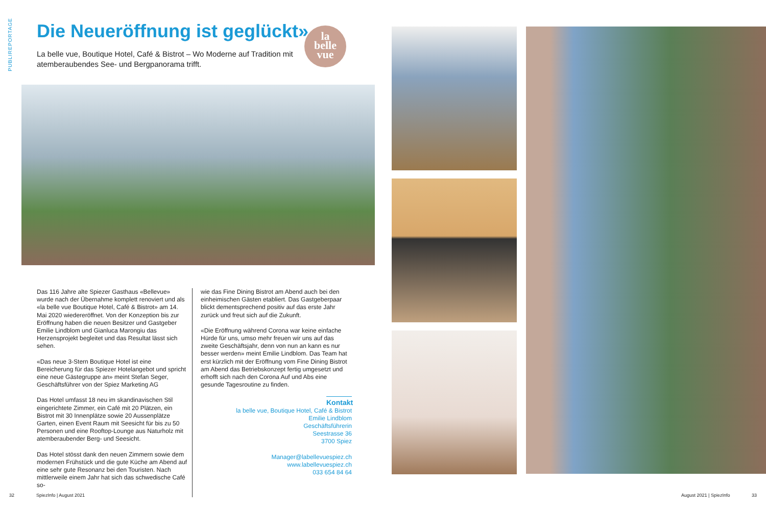PUBLIREPORTAGE
la
belle
vue
Die Neueröffnung ist geglückt»
La belle vue, Boutique Hotel, Café & Bistrot – Wo Moderne auf Tradition mit atemberaubendes See- und Bergpanorama trifft.
Das 116 Jahre alte Spiezer Gasthaus «Bellevue» wurde nach der Übernahme komplett renoviert und als «la belle vue Boutique Hotel, Café & Bistrot» am 14. Mai 2020 wiedereröffnet. Von der Konzeption bis zur Eröffnung haben die neuen Besitzer und Gastgeber Emilie Lindblom und Gianluca Marongiu das Herzensprojekt begleitet und das Resultat lässt sich sehen.
«Das neue 3-Stern Boutique Hotel ist eine Bereicherung für das Spiezer Hotelangebot und spricht eine neue Gästegruppe an» meint Stefan Seger, Geschäftsführer von der Spiez Marketing AG
Das Hotel umfasst 18 neu im skandinavischen Stil eingerichtete Zimmer, ein Café mit 20 Plätzen, ein Bistrot mit 30 Innenplätze sowie 20 Aussenplätze Garten, einen Event Raum mit Seesicht für bis zu 50 Personen und eine Rooftop-Lounge aus Naturholz mit atemberaubender Berg- und Seesicht.
Das Hotel stösst dank den neuen Zimmern sowie dem modernen Frühstück und die gute Küche am Abend auf eine sehr gute Resonanz bei den Touristen. Nach mittlerweile einem Jahr hat sich das schwedische Café so-
wie das Fine Dining Bistrot am Abend auch bei den einheimischen Gästen etabliert. Das Gastgeberpaar blickt dementsprechend positiv auf das erste Jahr zurück und freut sich auf die Zukunft.
«Die Eröffnung während Corona war keine einfache Hürde für uns, umso mehr freuen wir uns auf das zweite Geschäftsjahr, denn von nun an kann es nur besser werden» meint Emilie Lindblom. Das Team hat erst kürzlich mit der Eröffnung vom Fine Dining Bistrot am Abend das Betriebskonzept fertig umgesetzt und erhofft sich nach den Corona Auf und Abs eine gesunde Tagesroutine zu finden.
Kontakt
la belle vue, Boutique Hotel, Café & Bistrot
Emilie Lindblom
Geschäftsführerin
Seestrasse 36
3700 Spiez
Manager@labellevuespiez.ch
www.labellevuespiez.ch
033 654 84 64
32 SpiezInfo | August 2021 August 2021 | SpiezInfo 33